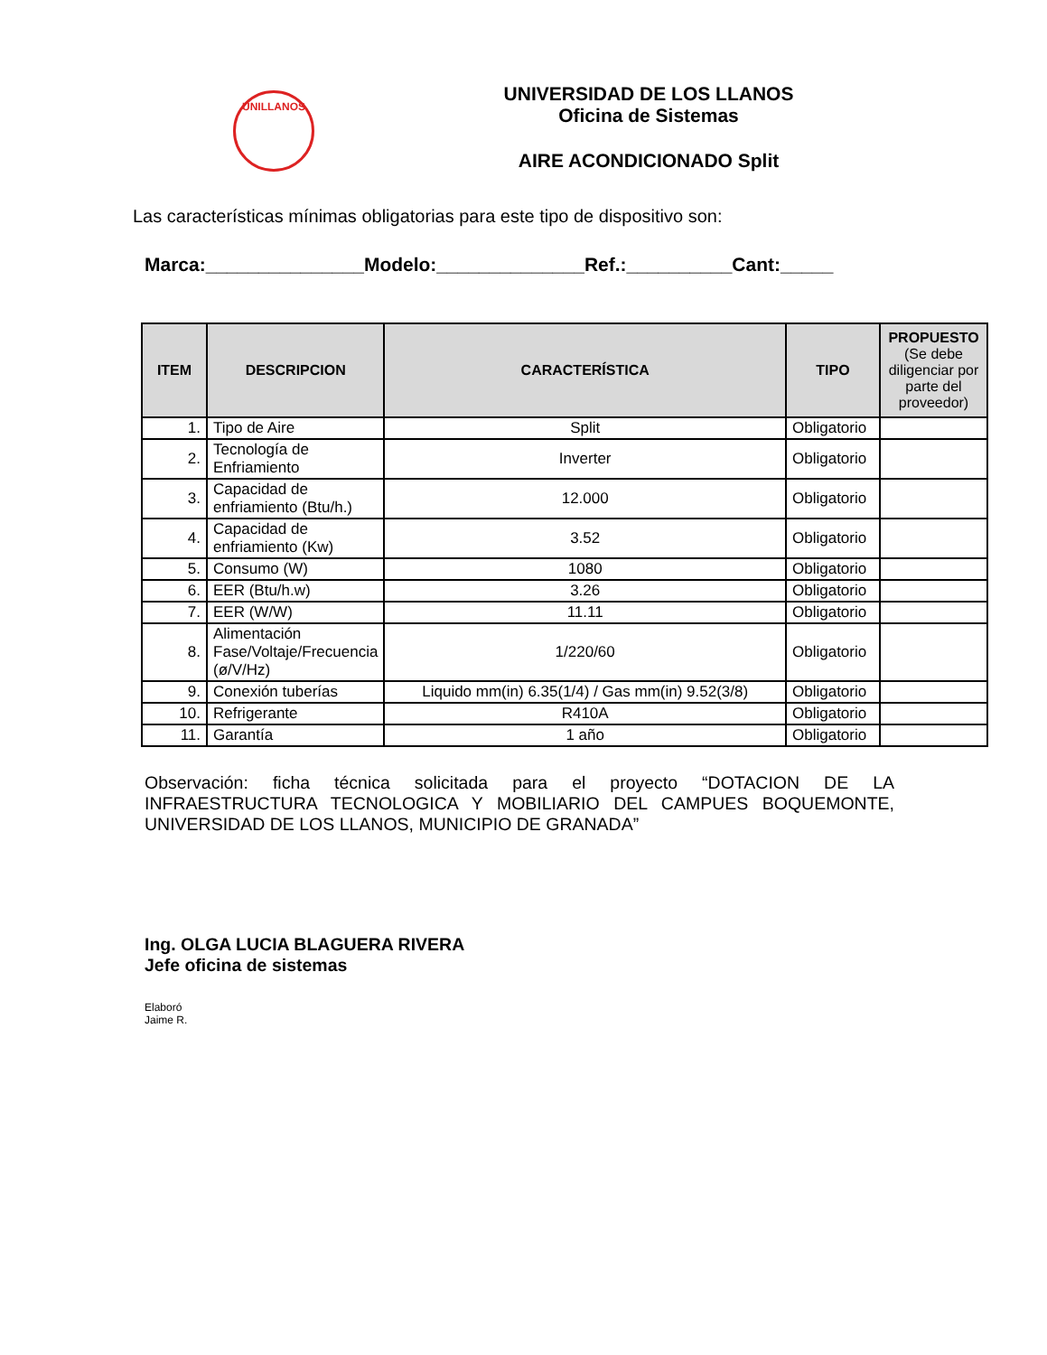UNILLANOS
UNIVERSIDAD DE LOS LLANOS
Oficina de Sistemas
AIRE ACONDICIONADO Split
Las características mínimas obligatorias para este tipo de dispositivo son:
Marca:_______________Modelo:______________Ref.:__________Cant:_____
| ITEM | DESCRIPCION | CARACTERÍSTICA | TIPO | PROPUESTO (Se debe diligenciar por parte del proveedor) |
| --- | --- | --- | --- | --- |
| 1. | Tipo de Aire | Split | Obligatorio | |
| 2. | Tecnología de Enfriamiento | Inverter | Obligatorio | |
| 3. | Capacidad de enfriamiento (Btu/h.) | 12.000 | Obligatorio | |
| 4. | Capacidad de enfriamiento (Kw) | 3.52 | Obligatorio | |
| 5. | Consumo (W) | 1080 | Obligatorio | |
| 6. | EER (Btu/h.w) | 3.26 | Obligatorio | |
| 7. | EER (W/W) | 11.11 | Obligatorio | |
| 8. | Alimentación Fase/Voltaje/Frecuencia (ø/V/Hz) | 1/220/60 | Obligatorio | |
| 9. | Conexión tuberías | Liquido mm(in) 6.35(1/4) / Gas mm(in) 9.52(3/8) | Obligatorio | |
| 10. | Refrigerante | R410A | Obligatorio | |
| 11. | Garantía | 1 año | Obligatorio | |
Observación: ficha técnica solicitada para el proyecto “DOTACION DE LA INFRAESTRUCTURA TECNOLOGICA Y MOBILIARIO DEL CAMPUES BOQUEMONTE, UNIVERSIDAD DE LOS LLANOS, MUNICIPIO DE GRANADA”
Ing. OLGA LUCIA BLAGUERA RIVERA
Jefe oficina de sistemas
Elaboró
Jaime R.